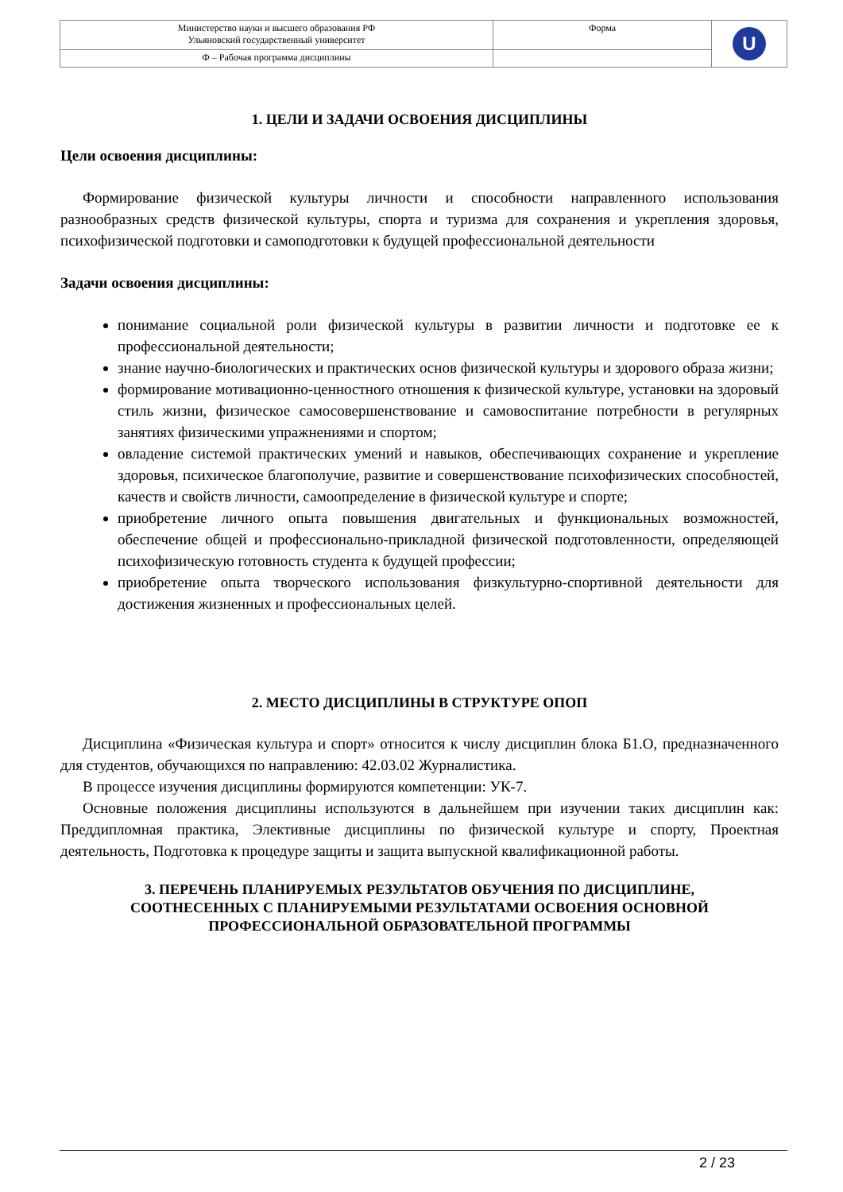| Министерство науки и высшего образования РФ Ульяновский государственный университет | Форма | U |
| Ф – Рабочая программа дисциплины | | |
1. ЦЕЛИ И ЗАДАЧИ ОСВОЕНИЯ ДИСЦИПЛИНЫ
Цели освоения дисциплины:
Формирование физической культуры личности и способности направленного использования разнообразных средств физической культуры, спорта и туризма для сохранения и укрепления здоровья, психофизической подготовки и самоподготовки к будущей профессиональной деятельности
Задачи освоения дисциплины:
понимание социальной роли физической культуры в развитии личности и подготовке ее к профессиональной деятельности;
знание научно-биологических и практических основ физической культуры и здорового образа жизни;
формирование мотивационно-ценностного отношения к физической культуре, установки на здоровый стиль жизни, физическое самосовершенствование и самовоспитание потребности в регулярных занятиях физическими упражнениями и спортом;
овладение системой практических умений и навыков, обеспечивающих сохранение и укрепление здоровья, психическое благополучие, развитие и совершенствование психофизических способностей, качеств и свойств личности, самоопределение в физической культуре и спорте;
приобретение личного опыта повышения двигательных и функциональных возможностей, обеспечение общей и профессионально-прикладной физической подготовленности, определяющей психофизическую готовность студента к будущей профессии;
приобретение опыта творческого использования физкультурно-спортивной деятельности для достижения жизненных и профессиональных целей.
2. МЕСТО ДИСЦИПЛИНЫ В СТРУКТУРЕ ОПОП
Дисциплина «Физическая культура и спорт» относится к числу дисциплин блока Б1.О, предназначенного для студентов, обучающихся по направлению: 42.03.02 Журналистика.
В процессе изучения дисциплины формируются компетенции: УК-7.
Основные положения дисциплины используются в дальнейшем при изучении таких дисциплин как: Преддипломная практика, Элективные дисциплины по физической культуре и спорту, Проектная деятельность, Подготовка к процедуре защиты и защита выпускной квалификационной работы.
3. ПЕРЕЧЕНЬ ПЛАНИРУЕМЫХ РЕЗУЛЬТАТОВ ОБУЧЕНИЯ ПО ДИСЦИПЛИНЕ,
СООТНЕСЕННЫХ С ПЛАНИРУЕМЫМИ РЕЗУЛЬТАТАМИ ОСВОЕНИЯ ОСНОВНОЙ
ПРОФЕССИОНАЛЬНОЙ ОБРАЗОВАТЕЛЬНОЙ ПРОГРАММЫ
2 / 23